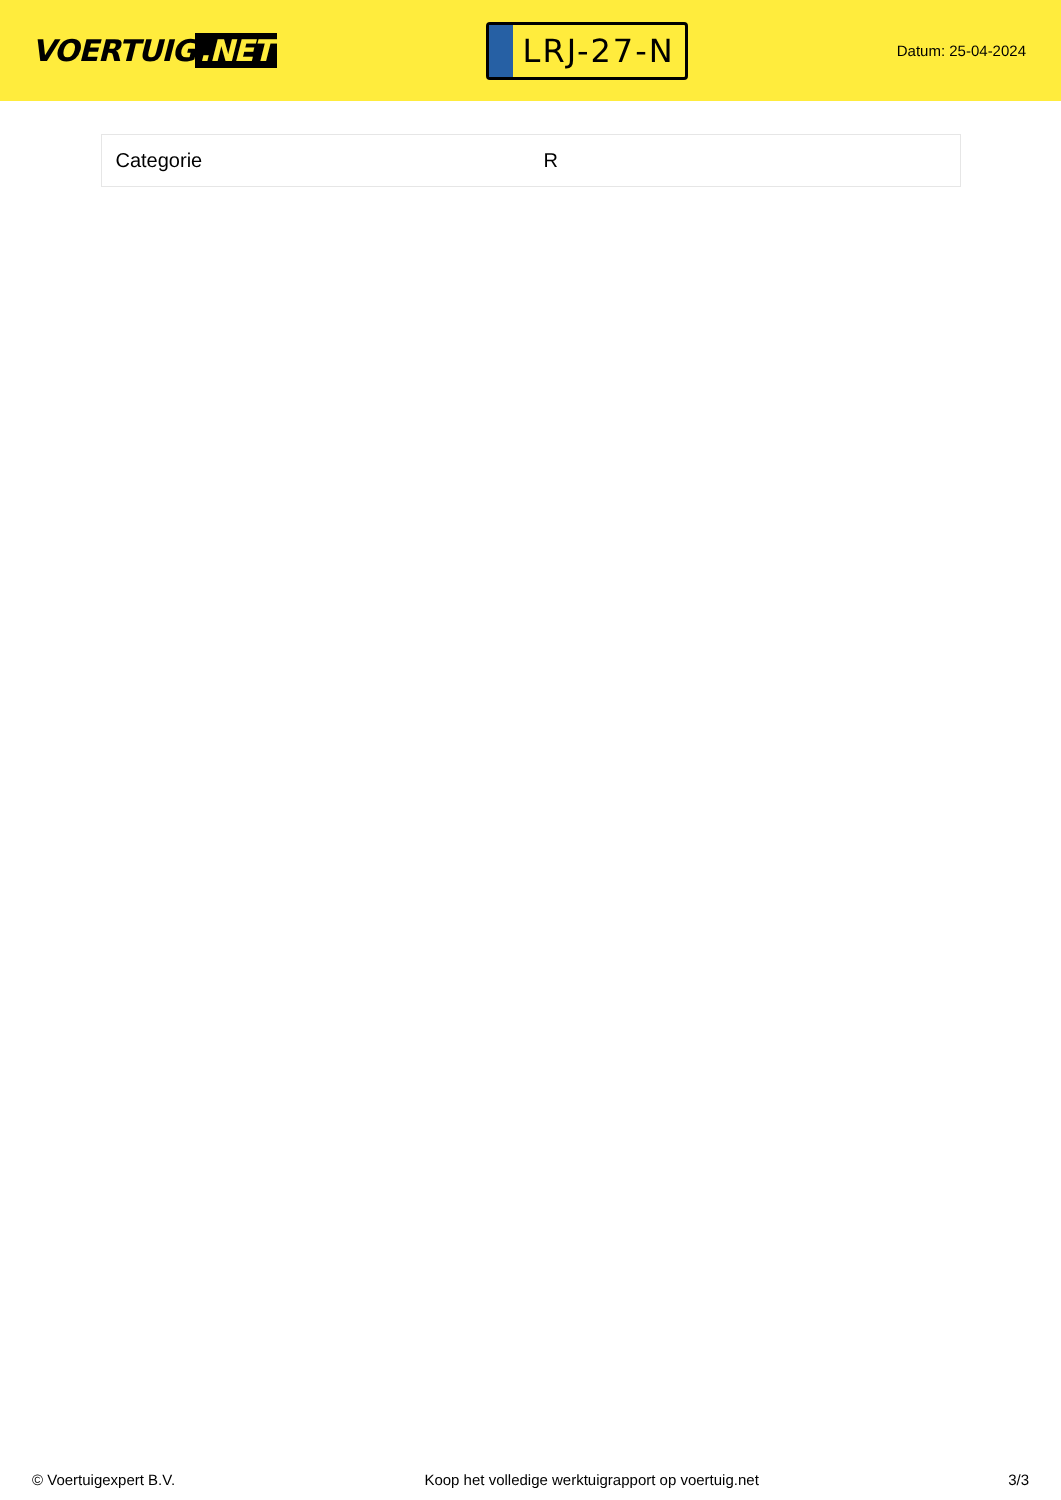VOERTUIG.NET
LRJ-27-N
Datum: 25-04-2024
| Categorie | R |
© Voertuigexpert B.V. Koop het volledige werktuigrapport op voertuig.net 3/3